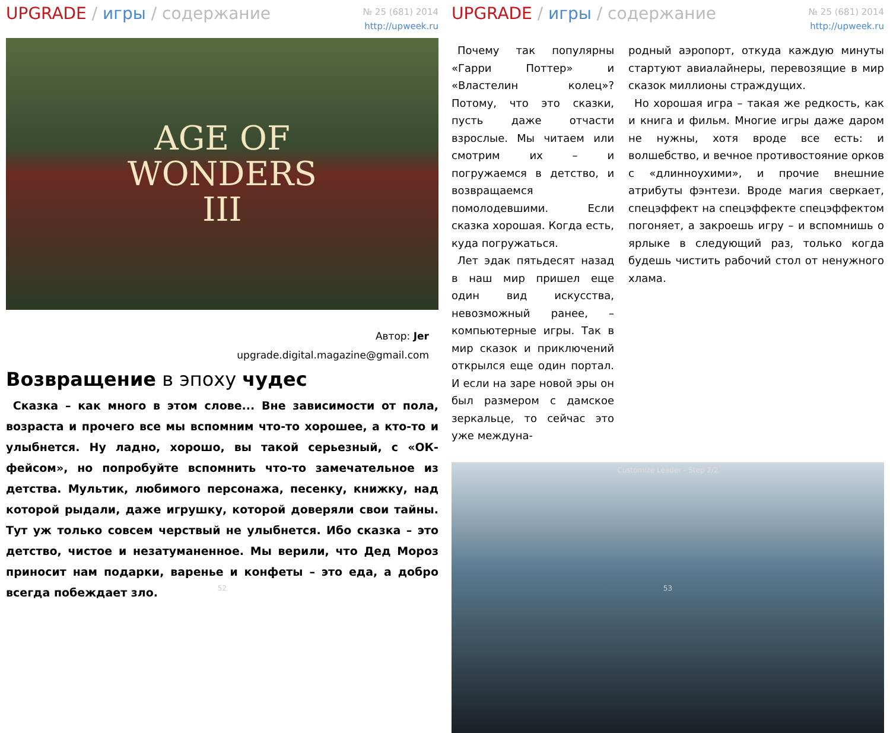UPGRADE / игры / содержание
№ 25 (681) 2014
http://upweek.ru
AGE OF
WONDERS
III
Автор: Jer
upgrade.digital.magazine@gmail.com
Возвращение в эпоху чудес
Сказка – как много в этом слове... Вне зависимости от пола, возраста и прочего все мы вспомним что-то хорошее, а кто-то и улыбнется. Ну ладно, хорошо, вы такой серьезный, с «ОК-фейсом», но попробуйте вспомнить что-то замечательное из детства. Мультик, любимого персонажа, песенку, книжку, над которой рыдали, даже игрушку, которой доверяли свои тайны. Тут уж только совсем черствый не улыбнется. Ибо сказка – это детство, чистое и незатуманенное. Мы верили, что Дед Мороз приносит нам подарки, варенье и конфеты – это еда, а добро всегда побеждает зло.
52
UPGRADE / игры / содержание
№ 25 (681) 2014
http://upweek.ru
Почему так популярны «Гарри Поттер» и «Властелин колец»? Потому, что это сказки, пусть даже отчасти взрослые. Мы читаем или смотрим их – и погружаемся в детство, и возвращаемся помолодевшими. Если сказка хорошая. Когда есть, куда погружаться.
Лет эдак пятьдесят назад в наш мир пришел еще один вид искусства, невозможный ранее, – компьютерные игры. Так в мир сказок и приключений открылся еще один портал. И если на заре новой эры он был размером с дамское зеркальце, то сейчас это уже междуна-
родный аэропорт, откуда каждую минуты стартуют авиалайнеры, перевозящие в мир сказок миллионы страждущих.
Но хорошая игра – такая же редкость, как и книга и фильм. Многие игры даже даром не нужны, хотя вроде все есть: и волшебство, и вечное противостояние орков с «длинноухими», и прочие внешние атрибуты фэнтези. Вроде магия сверкает, спецэффект на спецэффекте спецэффектом погоняет, а закроешь игру – и вспомнишь о ярлыке в следующий раз, только когда будешь чистить рабочий стол от ненужного хлама.
Customize Leader - Step 2/2
53